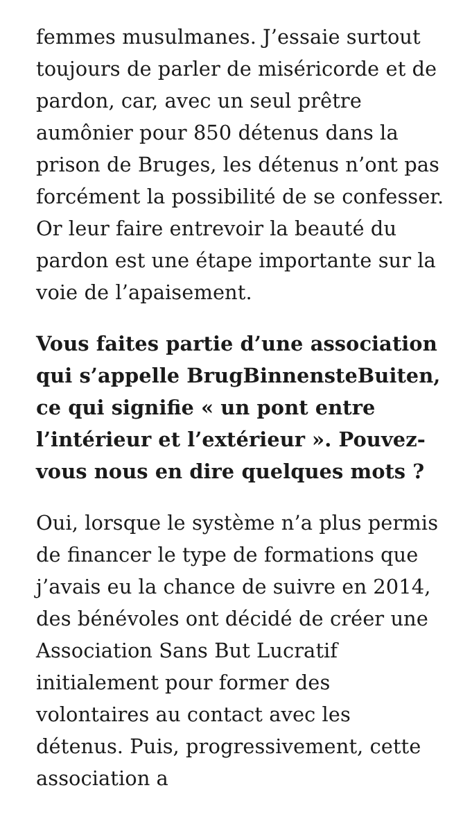femmes musulmanes. J’essaie surtout toujours de parler de miséricorde et de pardon, car, avec un seul prêtre aumônier pour 850 détenus dans la prison de Bruges, les détenus n’ont pas forcément la possibilité de se confesser. Or leur faire entrevoir la beauté du pardon est une étape importante sur la voie de l’apaisement.
Vous faites partie d’une association qui s’appelle BrugBinnensteBuiten, ce qui signifie « un pont entre l’intérieur et l’extérieur ». Pouvez-vous nous en dire quelques mots ?
Oui, lorsque le système n’a plus permis de financer le type de formations que j’avais eu la chance de suivre en 2014, des bénévoles ont décidé de créer une Association Sans But Lucratif initialement pour former des volontaires au contact avec les détenus. Puis, progressivement, cette association a